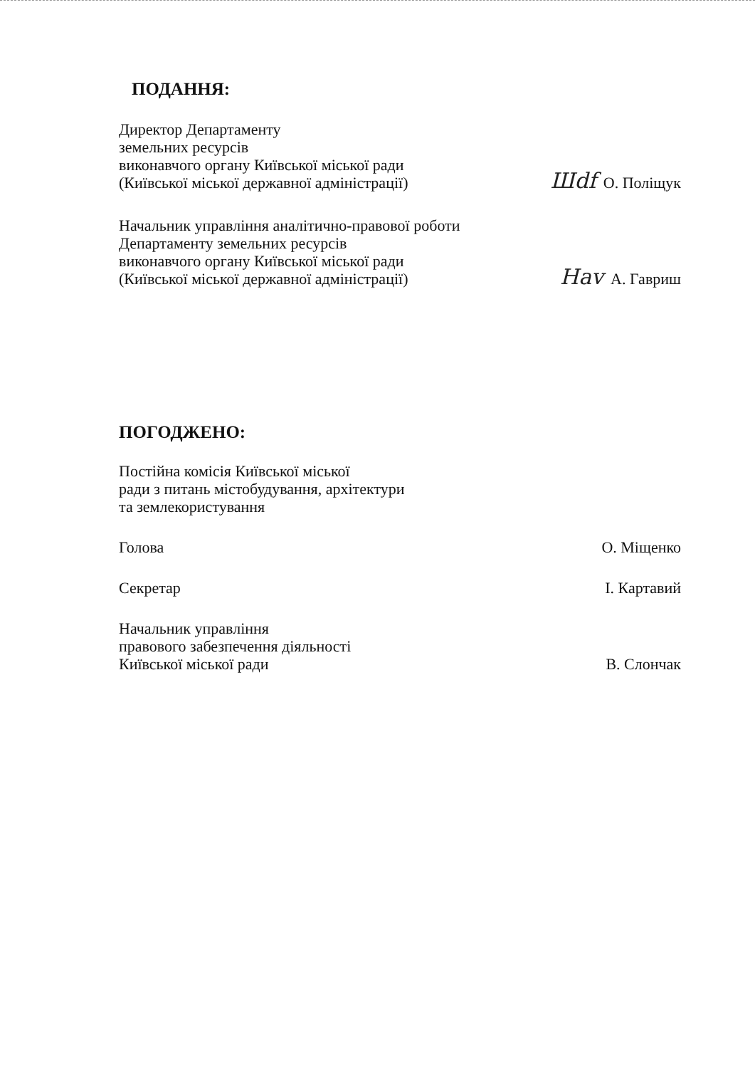ПОДАННЯ:
Директор Департаменту
земельних ресурсів
виконавчого органу Київської міської ради
(Київської міської державної адміністрації)
Шdf О. Поліщук
Начальник управління аналітично-правової роботи
Департаменту земельних ресурсів
виконавчого органу Київської міської ради
(Київської міської державної адміністрації)
Hav А. Гавриш
ПОГОДЖЕНО:
Постійна комісія Київської міської
ради з питань містобудування, архітектури
та землекористування
Голова
О. Міщенко
Секретар
І. Картавий
Начальник управління
правового забезпечення діяльності
Київської міської ради
В. Слончак